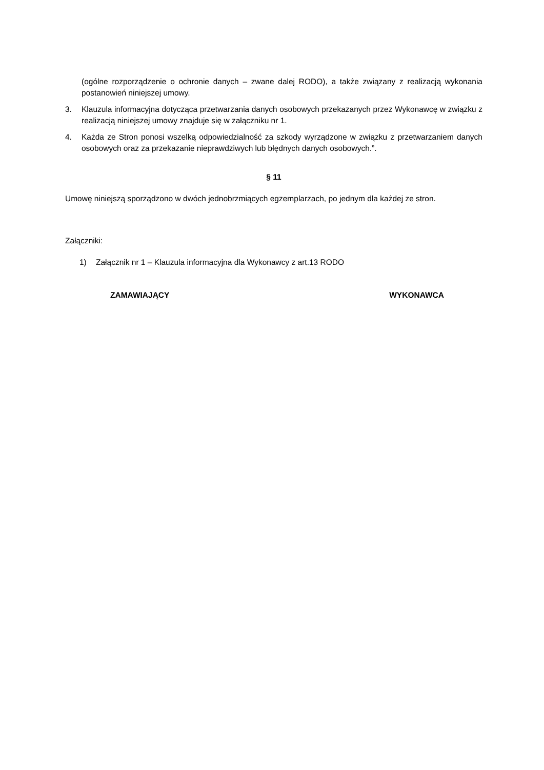(ogólne rozporządzenie o ochronie danych – zwane dalej RODO), a także związany z realizacją wykonania postanowień niniejszej umowy.
3. Klauzula informacyjna dotycząca przetwarzania danych osobowych przekazanych przez Wykonawcę w związku z realizacją niniejszej umowy znajduje się w załączniku nr 1.
4. Każda ze Stron ponosi wszelką odpowiedzialność za szkody wyrządzone w związku z przetwarzaniem danych osobowych oraz za przekazanie nieprawdziwych lub błędnych danych osobowych.”.
§ 11
Umowę niniejszą sporządzono w dwóch jednobrzmiących egzemplarzach, po jednym dla każdej ze stron.
Załączniki:
1) Załącznik nr 1 – Klauzula informacyjna dla Wykonawcy z art.13 RODO
ZAMAWIAJĄCY WYKONAWCA